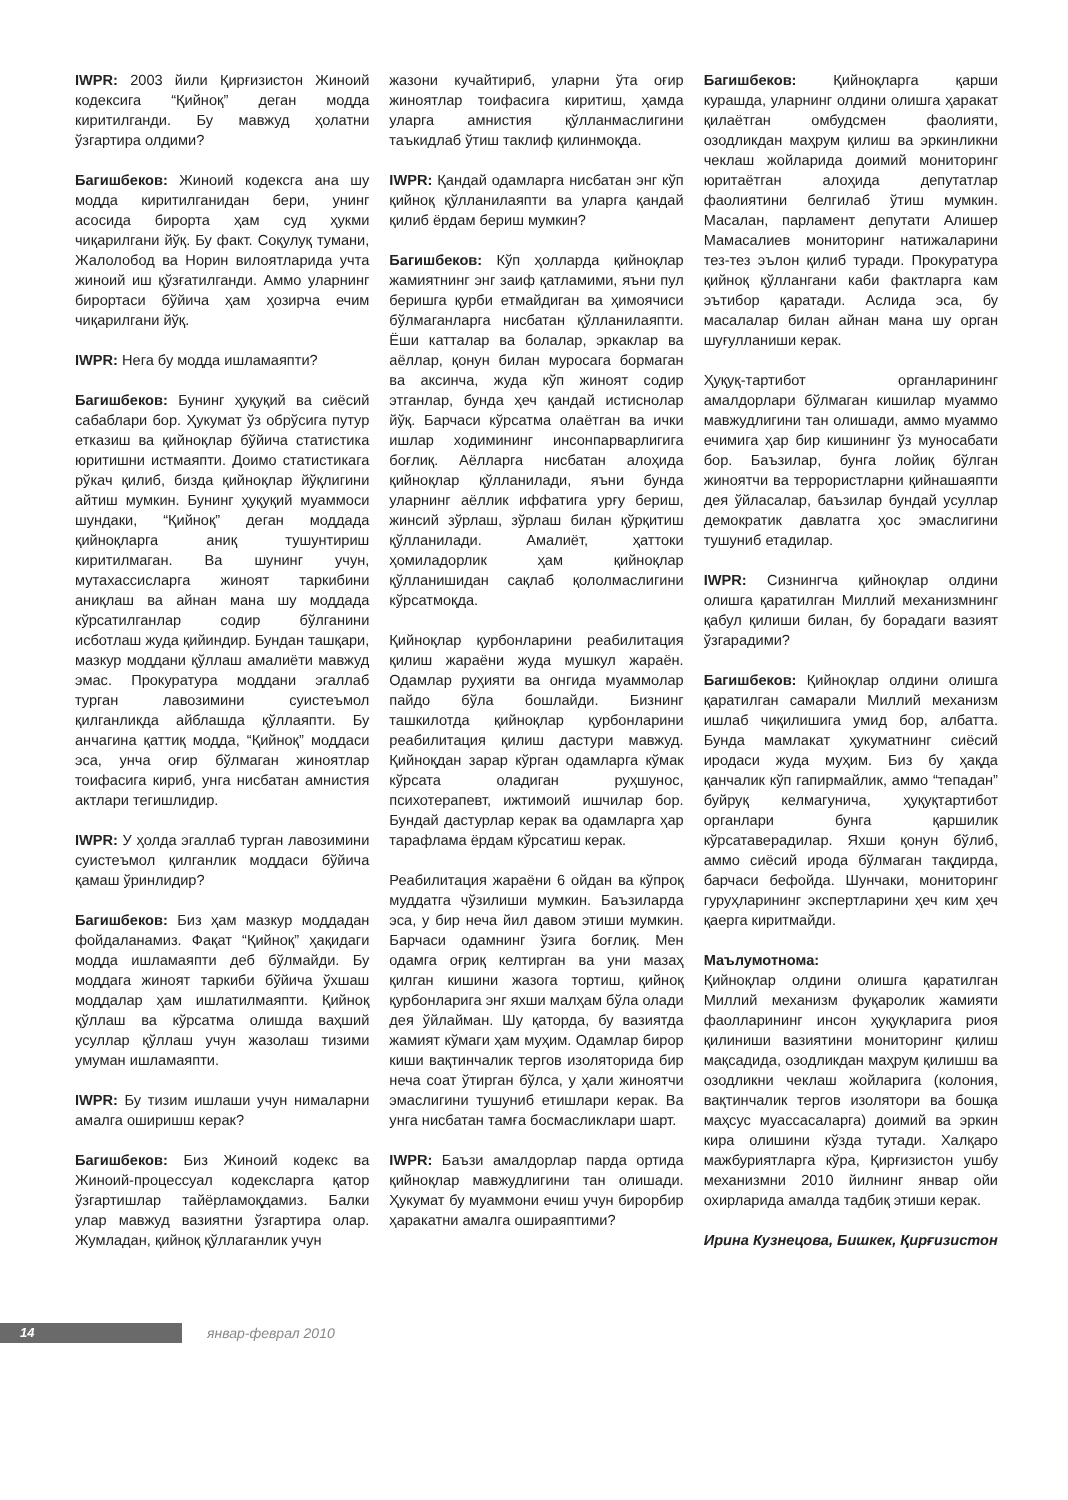IWPR: 2003 йили Қирғизистон Жиноий кодексига “Қийноқ” деган модда киритилганди. Бу мавжуд ҳолатни ўзгартира олдими?
Багишбеков: Жиноий кодексга ана шу модда киритилганидан бери, унинг асосида бирорта ҳам суд ҳукми чиқарилгани йўқ. Бу факт. Соқулуқ тумани, Жалолобод ва Норин вилоятларида учта жиноий иш қўзғатилганди. Аммо уларнинг бирортаси бўйича ҳам ҳозирча ечим чиқарилгани йўқ.
IWPR: Нега бу модда ишламаяпти?
Багишбеков: Бунинг ҳуқуқий ва сиёсий сабаблари бор. Ҳукумат ўз обрўсига путур етказиш ва қийноқлар бўйича статистика юритишни истмаяпти. Доимо статистикага рўкач қилиб, бизда қийноқлар йўқлигини айтиш мумкин. Бунинг ҳуқуқий муаммоси шундаки, “Қийноқ” деган моддада қийноқларга аниқ тушунтириш киритилмаган. Ва шунинг учун, мутахассисларга жиноят таркибини аниқлаш ва айнан мана шу моддада кўрсатилганлар содир бўлганини исботлаш жуда қийиндир. Бундан ташқари, мазкур моддани қўллаш амалиёти мавжуд эмас. Прокуратура моддани эгаллаб турган лавозимини суистеъмол қилганликда айблашда қўллаяпти. Бу анчагина қаттиқ модда, “Қийноқ” моддаси эса, унча оғир бўлмаган жиноятлар тоифасига кириб, унга нисбатан амнистия актлари тегишлидир.
IWPR: У ҳолда эгаллаб турган лавозимини суистеъмол қилганлик моддаси бўйича қамаш ўринлидир?
Багишбеков: Биз ҳам мазкур моддадан фойдаланамиз. Фақат “Қийноқ” ҳақидаги модда ишламаяпти деб бўлмайди. Бу моддага жиноят таркиби бўйича ўхшаш моддалар ҳам ишлатилмаяпти. Қийноқ қўллаш ва кўрсатма олишда ваҳший усуллар қўллаш учун жазолаш тизими умуман ишламаяпти.
IWPR: Бу тизим ишлаши учун нималарни амалга оширишш керак?
Багишбеков: Биз Жиноий кодекс ва Жиноий-процессуал кодексларга қатор ўзгартишлар тайёрламоқдамиз. Балки улар мавжуд вазиятни ўзгартира олар. Жумладан, қийноқ қўллаганлик учун
жазони кучайтириб, уларни ўта оғир жиноятлар тоифасига киритиш, ҳамда уларга амнистия қўлланмаслигини таъкидлаб ўтиш таклиф қилинмоқда.
IWPR: Қандай одамларга нисбатан энг кўп қийноқ қўлланилаяпти ва уларга қандай қилиб ёрдам бериш мумкин?
Багишбеков: Кўп ҳолларда қийноқлар жамиятнинг энг заиф қатламими, яъни пул беришга қурби етмайдиган ва ҳимоячиси бўлмаганларга нисбатан қўлланилаяпти. Ёши катталар ва болалар, эркаклар ва аёллар, қонун билан муросага бормаган ва аксинча, жуда кўп жиноят содир этганлар, бунда ҳеч қандай истиснолар йўқ. Барчаси кўрсатма олаётган ва ички ишлар ходимининг инсонпарварлигига боғлиқ. Аёлларга нисбатан алоҳида қийноқлар қўлланилади, яъни бунда уларнинг аёллик иффатига урғу бериш, жинсий зўрлаш, зўрлаш билан қўрқитиш қўлланилади. Амалиёт, ҳаттоки ҳомиладорлик ҳам қийноқлар қўлланишидан сақлаб қололмаслигини кўрсатмоқда.
Қийноқлар қурбонларини реабилитация қилиш жараёни жуда мушкул жараён. Одамлар руҳияти ва онгида муаммолар пайдо бўла бошлайди. Бизнинг ташкилотда қийноқлар қурбонларини реабилитация қилиш дастури мавжуд. Қийноқдан зарар кўрган одамларга кўмак кўрсата оладиган руҳшунос, психотерапевт, ижтимоий ишчилар бор. Бундай дастурлар керак ва одамларга ҳар тарафлама ёрдам кўрсатиш керак.
Реабилитация жараёни 6 ойдан ва кўпроқ муддатга чўзилиши мумкин. Баъзиларда эса, у бир неча йил давом этиши мумкин. Барчаси одамнинг ўзига боғлиқ. Мен одамга оғриқ келтирган ва уни мазаҳ қилган кишини жазога тортиш, қийноқ қурбонларига энг яхши малҳам бўла олади дея ўйлайман. Шу қаторда, бу вазиятда жамият кўмаги ҳам муҳим. Одамлар бирор киши вақтинчалик тергов изоляторида бир неча соат ўтирган бўлса, у ҳали жиноятчи эмаслигини тушуниб етишлари керак. Ва унга нисбатан тамға босмасликлари шарт.
IWPR: Баъзи амалдорлар парда ортида қийноқлар мавжудлигини тан олишади. Ҳукумат бу муаммони ечиш учун бирорбир ҳаракатни амалга ошираяптими?
Багишбеков: Қийноқларга қарши курашда, уларнинг олдини олишга ҳаракат қилаётган омбудсмен фаолияти, озодликдан маҳрум қилиш ва эркинликни чеклаш жойларида доимий мониторинг юритаётган алоҳида депутатлар фаолиятини белгилаб ўтиш мумкин. Масалан, парламент депутати Алишер Мамасалиев мониторинг натижаларини тез-тез эълон қилиб туради. Прокуратура қийноқ қўллангани каби фактларга кам эътибор қаратади. Аслида эса, бу масалалар билан айнан мана шу орган шуғулланиши керак.
Ҳуқуқ-тартибот органларининг амалдорлари бўлмаган кишилар муаммо мавжудлигини тан олишади, аммо муаммо ечимига ҳар бир кишининг ўз муносабати бор. Баъзилар, бунга лойиқ бўлган жиноятчи ва террористларни қийнашаяпти дея ўйласалар, баъзилар бундай усуллар демократик давлатга ҳос эмаслигини тушуниб етадилар.
IWPR: Сизнингча қийноқлар олдини олишга қаратилган Миллий механизмнинг қабул қилиши билан, бу борадаги вазият ўзгарадими?
Багишбеков: Қийноқлар олдини олишга қаратилган самарали Миллий механизм ишлаб чиқилишига умид бор, албатта. Бунда мамлакат ҳукуматнинг сиёсий иродаси жуда муҳим. Биз бу ҳақда қанчалик кўп гапирмайлик, аммо “тепадан” буйруқ келмагунича, ҳуқуқтартибот органлари бунга қаршилик кўрсатаверадилар. Яхши қонун бўлиб, аммо сиёсий ирода бўлмаган тақдирда, барчаси бефойда. Шунчаки, мониторинг гуруҳларининг экспертларини ҳеч ким ҳеч қаерга киритмайди.
Маълумотнома:
Қийноқлар олдини олишга қаратилган Миллий механизм фуқаролик жамияти фаолларининг инсон ҳуқуқларига риоя қилиниши вазиятини мониторинг қилиш мақсадида, озодликдан маҳрум қилишш ва озодликни чеклаш жойларига (колония, вақтинчалик тергов изолятори ва бошқа маҳсус муассасаларга) доимий ва эркин кира олишини кўзда тутади. Халқаро мажбуриятларга кўра, Қирғизистон ушбу механизмни 2010 йилнинг январ ойи охирларида амалда тадбиқ этиши керак.
Ирина Кузнецова, Бишкек, Қирғизистон
14
январ-феврал 2010